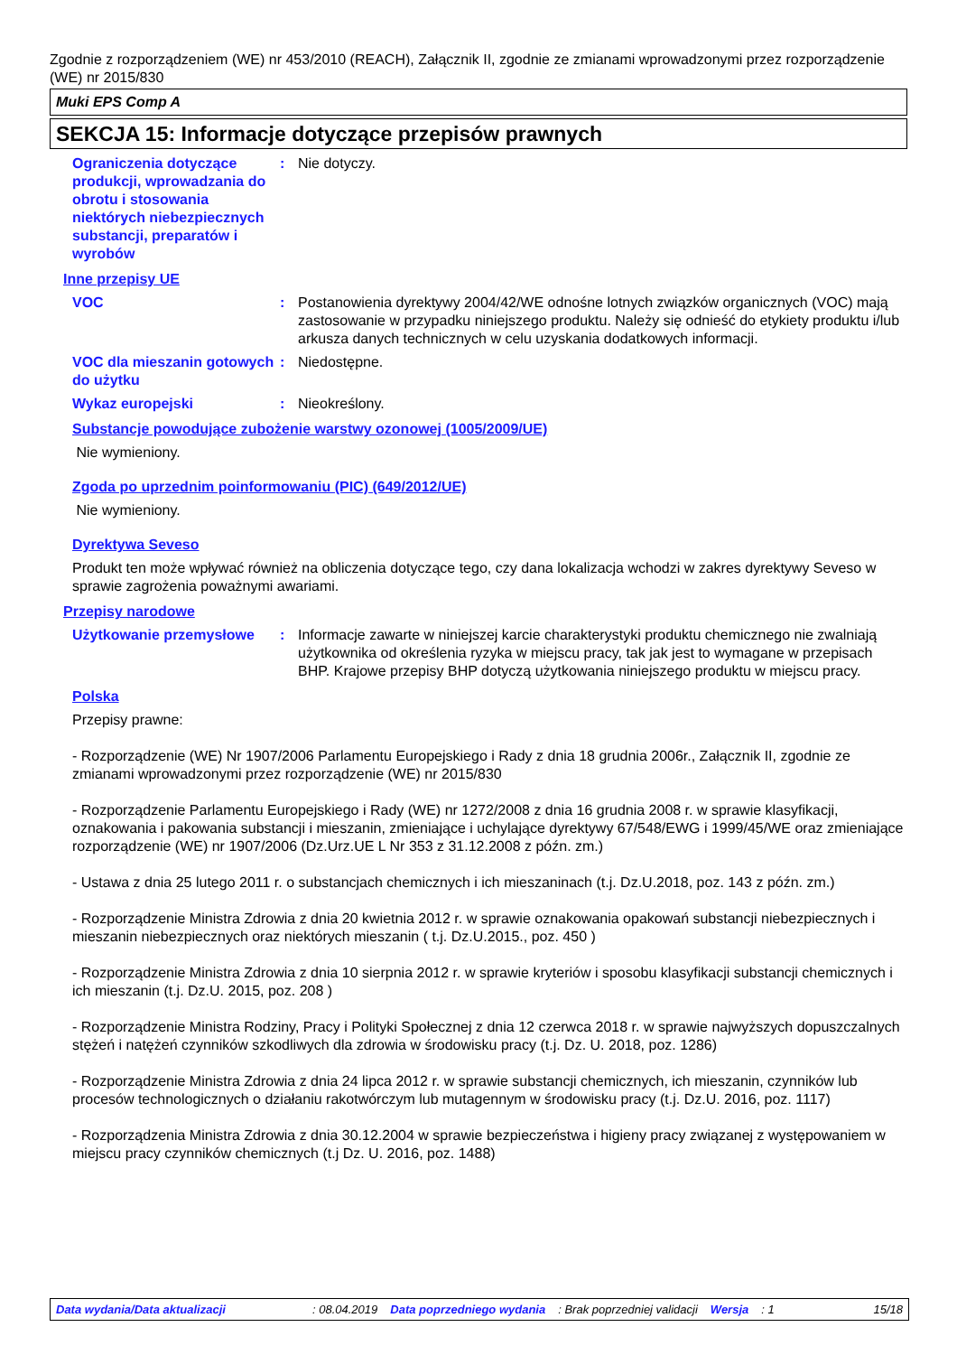Zgodnie z rozporządzeniem (WE) nr 453/2010 (REACH), Załącznik II, zgodnie ze zmianami wprowadzonymi przez rozporządzenie (WE) nr 2015/830
Muki EPS Comp A
SEKCJA 15: Informacje dotyczące przepisów prawnych
Ograniczenia dotyczące produkcji, wprowadzania do obrotu i stosowania niektórych niebezpiecznych substancji, preparatów i wyrobów
: Nie dotyczy.
Inne przepisy UE
VOC : Postanowienia dyrektywy 2004/42/WE odnośne lotnych związków organicznych (VOC) mają zastosowanie w przypadku niniejszego produktu. Należy się odnieść do etykiety produktu i/lub arkusza danych technicznych w celu uzyskania dodatkowych informacji.
VOC dla mieszanin gotowych do użytku
: Niedostępne.
Wykaz europejski : Nieokreślony.
Substancje powodujące zubożenie warstwy ozonowej (1005/2009/UE)
Nie wymieniony.
Zgoda po uprzednim poinformowaniu (PIC) (649/2012/UE)
Nie wymieniony.
Dyrektywa Seveso
Produkt ten może wpływać również na obliczenia dotyczące tego, czy dana lokalizacja wchodzi w zakres dyrektywy Seveso w sprawie zagrożenia poważnymi awariami.
Przepisy narodowe
Użytkowanie przemysłowe : Informacje zawarte w niniejszej karcie charakterystyki produktu chemicznego nie zwalniają użytkownika od określenia ryzyka w miejscu pracy, tak jak jest to wymagane w przepisach BHP. Krajowe przepisy BHP dotyczą użytkowania niniejszego produktu w miejscu pracy.
Polska
Przepisy prawne:
- Rozporządzenie (WE) Nr 1907/2006 Parlamentu Europejskiego i Rady z dnia 18 grudnia 2006r., Załącznik II, zgodnie ze zmianami wprowadzonymi przez rozporządzenie (WE) nr 2015/830
- Rozporządzenie Parlamentu Europejskiego i Rady (WE) nr 1272/2008 z dnia 16 grudnia 2008 r. w sprawie klasyfikacji, oznakowania i pakowania substancji i mieszanin, zmieniające i uchylające dyrektywy 67/548/EWG i 1999/45/WE oraz zmieniające rozporządzenie (WE) nr 1907/2006 (Dz.Urz.UE L Nr 353 z 31.12.2008 z późn. zm.)
- Ustawa z dnia 25 lutego 2011 r. o substancjach chemicznych i ich mieszaninach (t.j. Dz.U.2018, poz. 143 z późn. zm.)
- Rozporządzenie Ministra Zdrowia z dnia 20 kwietnia 2012 r. w sprawie oznakowania opakowań substancji niebezpiecznych i mieszanin niebezpiecznych oraz niektórych mieszanin ( t.j. Dz.U.2015., poz. 450 )
- Rozporządzenie Ministra Zdrowia z dnia 10 sierpnia 2012 r. w sprawie kryteriów i sposobu klasyfikacji substancji chemicznych i ich mieszanin (t.j. Dz.U. 2015, poz. 208 )
- Rozporządzenie Ministra Rodziny, Pracy i Polityki Społecznej z dnia 12 czerwca 2018 r. w sprawie najwyższych dopuszczalnych stężeń i natężeń czynników szkodliwych dla zdrowia w środowisku pracy (t.j. Dz. U. 2018, poz. 1286)
- Rozporządzenie Ministra Zdrowia z dnia 24 lipca 2012 r. w sprawie substancji chemicznych, ich mieszanin, czynników lub procesów technologicznych o działaniu rakotwórczym lub mutagennym w środowisku pracy (t.j. Dz.U. 2016, poz. 1117)
- Rozporządzenia Ministra Zdrowia z dnia 30.12.2004 w sprawie bezpieczeństwa i higieny pracy związanej z występowaniem w miejscu pracy czynników chemicznych (t.j Dz. U. 2016, poz. 1488)
Data wydania/Data aktualizacji: 08.04.2019 Data poprzedniego wydania: Brak poprzedniej validacji Wersja: 1 15/18